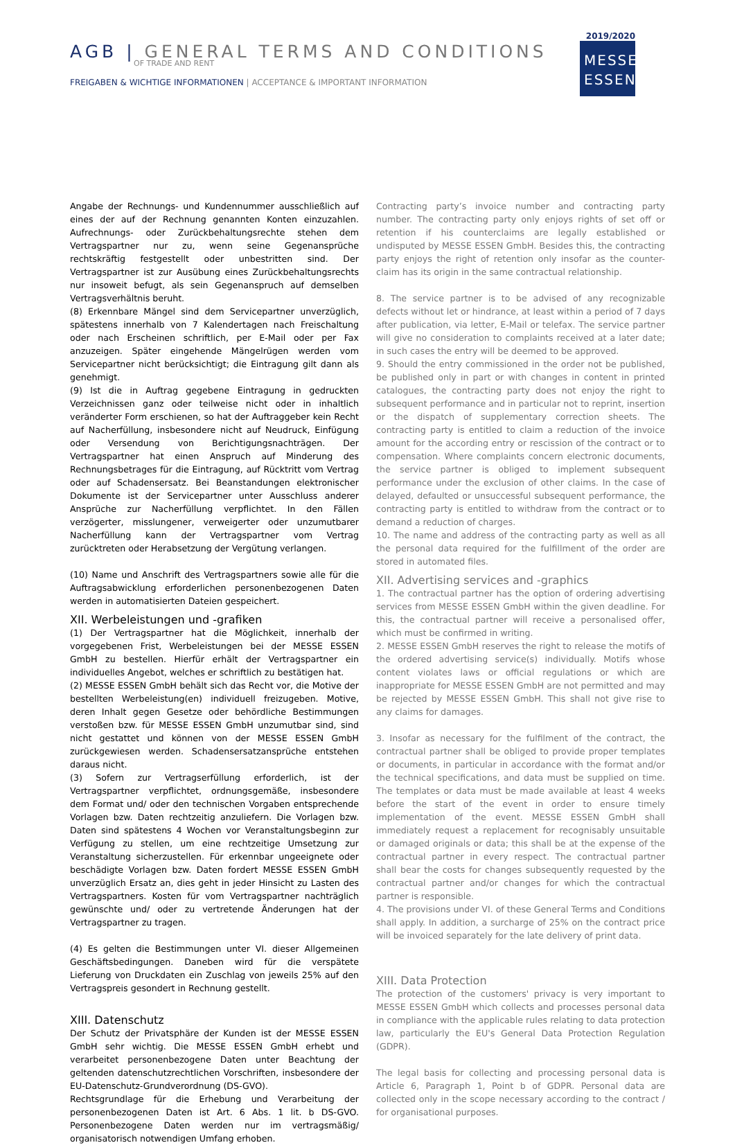AGB | GENERAL TERMS AND CONDITIONS
OF TRADE AND RENT
FREIGABEN & WICHTIGE INFORMATIONEN | ACCEPTANCE & IMPORTANT INFORMATION
2019/2020
MESSE
ESSEN
Angabe der Rechnungs- und Kundennummer ausschließlich auf eines der auf der Rechnung genannten Konten einzuzahlen. Aufrechnungs- oder Zurückbehaltungsrechte stehen dem Vertragspartner nur zu, wenn seine Gegenansprüche rechtskräftig festgestellt oder unbestritten sind. Der Vertragspartner ist zur Ausübung eines Zurückbehaltungsrechts nur insoweit befugt, als sein Gegenanspruch auf demselben Vertragsverhältnis beruht.
(8) Erkennbare Mängel sind dem Servicepartner unverzüglich, spätestens innerhalb von 7 Kalendertagen nach Freischaltung oder nach Erscheinen schriftlich, per E-Mail oder per Fax anzuzeigen. Später eingehende Mängelrügen werden vom Servicepartner nicht berücksichtigt; die Eintragung gilt dann als genehmigt.
(9) Ist die in Auftrag gegebene Eintragung in gedruckten Verzeichnissen ganz oder teilweise nicht oder in inhaltlich veränderter Form erschienen, so hat der Auftraggeber kein Recht auf Nacherfüllung, insbesondere nicht auf Neudruck, Einfügung oder Versendung von Berichtigungsnachträgen. Der Vertragspartner hat einen Anspruch auf Minderung des Rechnungsbetrages für die Eintragung, auf Rücktritt vom Vertrag oder auf Schadensersatz. Bei Beanstandungen elektronischer Dokumente ist der Servicepartner unter Ausschluss anderer Ansprüche zur Nacherfüllung verpflichtet. In den Fällen verzögerter, misslungener, verweigerter oder unzumutbarer Nacherfüllung kann der Vertragspartner vom Vertrag zurücktreten oder Herabsetzung der Vergütung verlangen.
(10) Name und Anschrift des Vertragspartners sowie alle für die Auftragsabwicklung erforderlichen personenbezogenen Daten werden in automatisierten Dateien gespeichert.
XII. Werbeleistungen und -grafiken
(1) Der Vertragspartner hat die Möglichkeit, innerhalb der vorgegebenen Frist, Werbeleistungen bei der MESSE ESSEN GmbH zu bestellen. Hierfür erhält der Vertragspartner ein individuelles Angebot, welches er schriftlich zu bestätigen hat.
(2) MESSE ESSEN GmbH behält sich das Recht vor, die Motive der bestellten Werbeleistung(en) individuell freizugeben. Motive, deren Inhalt gegen Gesetze oder behördliche Bestimmungen verstoßen bzw. für MESSE ESSEN GmbH unzumutbar sind, sind nicht gestattet und können von der MESSE ESSEN GmbH zurückgewiesen werden. Schadensersatzansprüche entstehen daraus nicht.
(3) Sofern zur Vertragserfüllung erforderlich, ist der Vertragspartner verpflichtet, ordnungsgemäße, insbesondere dem Format und/ oder den technischen Vorgaben entsprechende Vorlagen bzw. Daten rechtzeitig anzuliefern. Die Vorlagen bzw. Daten sind spätestens 4 Wochen vor Veranstaltungsbeginn zur Verfügung zu stellen, um eine rechtzeitige Umsetzung zur Veranstaltung sicherzustellen. Für erkennbar ungeeignete oder beschädigte Vorlagen bzw. Daten fordert MESSE ESSEN GmbH unverzüglich Ersatz an, dies geht in jeder Hinsicht zu Lasten des Vertragspartners. Kosten für vom Vertragspartner nachträglich gewünschte und/ oder zu vertretende Änderungen hat der Vertragspartner zu tragen.
(4) Es gelten die Bestimmungen unter VI. dieser Allgemeinen Geschäftsbedingungen. Daneben wird für die verspätete Lieferung von Druckdaten ein Zuschlag von jeweils 25% auf den Vertragspreis gesondert in Rechnung gestellt.
XIII. Datenschutz
Der Schutz der Privatsphäre der Kunden ist der MESSE ESSEN GmbH sehr wichtig. Die MESSE ESSEN GmbH erhebt und verarbeitet personenbezogene Daten unter Beachtung der geltenden datenschutzrechtlichen Vorschriften, insbesondere der EU-Datenschutz-Grundverordnung (DS-GVO).
Rechtsgrundlage für die Erhebung und Verarbeitung der personenbezogenen Daten ist Art. 6 Abs. 1 lit. b DS-GVO. Personenbezogene Daten werden nur im vertragsmäßig/ organisatorisch notwendigen Umfang erhoben.
Contracting party’s invoice number and contracting party number. The contracting party only enjoys rights of set off or retention if his counterclaims are legally established or undisputed by MESSE ESSEN GmbH. Besides this, the contracting party enjoys the right of retention only insofar as the counter-claim has its origin in the same contractual relationship.
8. The service partner is to be advised of any recognizable defects without let or hindrance, at least within a period of 7 days after publication, via letter, E-Mail or telefax. The service partner will give no consideration to complaints received at a later date; in such cases the entry will be deemed to be approved.
9. Should the entry commissioned in the order not be published, be published only in part or with changes in content in printed catalogues, the contracting party does not enjoy the right to subsequent performance and in particular not to reprint, insertion or the dispatch of supplementary correction sheets. The contracting party is entitled to claim a reduction of the invoice amount for the according entry or rescission of the contract or to compensation. Where complaints concern electronic documents, the service partner is obliged to implement subsequent performance under the exclusion of other claims. In the case of delayed, defaulted or unsuccessful subsequent performance, the contracting party is entitled to withdraw from the contract or to demand a reduction of charges.
10. The name and address of the contracting party as well as all the personal data required for the fulfillment of the order are stored in automated files.
XII. Advertising services and -graphics
1. The contractual partner has the option of ordering advertising services from MESSE ESSEN GmbH within the given deadline. For this, the contractual partner will receive a personalised offer, which must be confirmed in writing.
2. MESSE ESSEN GmbH reserves the right to release the motifs of the ordered advertising service(s) individually. Motifs whose content violates laws or official regulations or which are inappropriate for MESSE ESSEN GmbH are not permitted and may be rejected by MESSE ESSEN GmbH. This shall not give rise to any claims for damages.
3. Insofar as necessary for the fulfilment of the contract, the contractual partner shall be obliged to provide proper templates or documents, in particular in accordance with the format and/or the technical specifications, and data must be supplied on time. The templates or data must be made available at least 4 weeks before the start of the event in order to ensure timely implementation of the event. MESSE ESSEN GmbH shall immediately request a replacement for recognisably unsuitable or damaged originals or data; this shall be at the expense of the contractual partner in every respect. The contractual partner shall bear the costs for changes subsequently requested by the contractual partner and/or changes for which the contractual partner is responsible.
4. The provisions under VI. of these General Terms and Conditions shall apply. In addition, a surcharge of 25% on the contract price will be invoiced separately for the late delivery of print data.
XIII. Data Protection
The protection of the customers' privacy is very important to MESSE ESSEN GmbH which collects and processes personal data in compliance with the applicable rules relating to data protection law, particularly the EU's General Data Protection Regulation (GDPR).
The legal basis for collecting and processing personal data is Article 6, Paragraph 1, Point b of GDPR. Personal data are collected only in the scope necessary according to the contract / for organisational purposes.